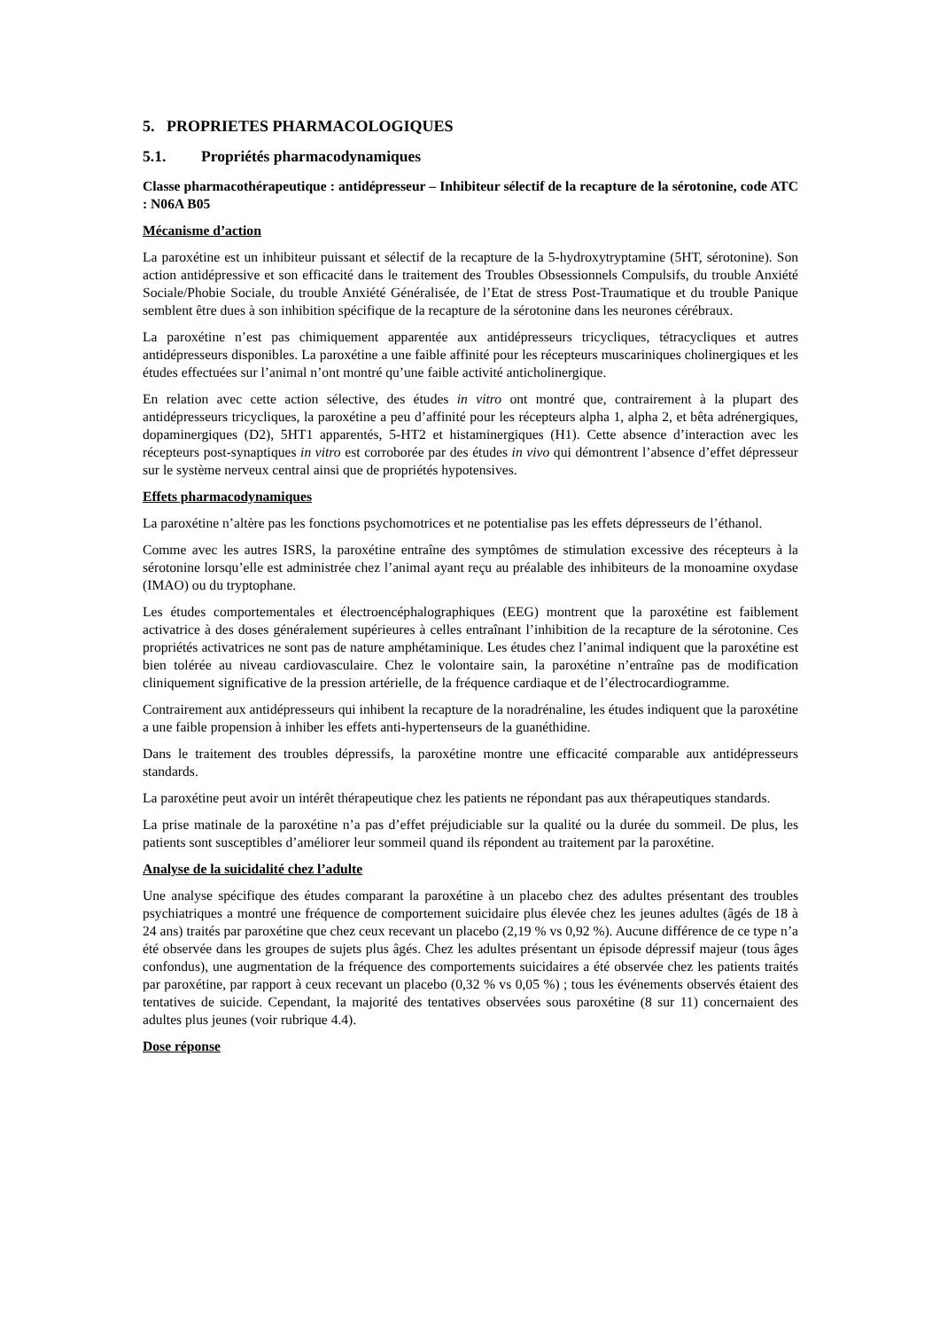5. PROPRIETES PHARMACOLOGIQUES
5.1. Propriétés pharmacodynamiques
Classe pharmacothérapeutique : antidépresseur – Inhibiteur sélectif de la recapture de la sérotonine, code ATC : N06A B05
Mécanisme d’action
La paroxétine est un inhibiteur puissant et sélectif de la recapture de la 5-hydroxytryptamine (5HT, sérotonine). Son action antidépressive et son efficacité dans le traitement des Troubles Obsessionnels Compulsifs, du trouble Anxiété Sociale/Phobie Sociale, du trouble Anxiété Généralisée, de l’Etat de stress Post-Traumatique et du trouble Panique semblent être dues à son inhibition spécifique de la recapture de la sérotonine dans les neurones cérébraux.
La paroxétine n’est pas chimiquement apparentée aux antidépresseurs tricycliques, tétracycliques et autres antidépresseurs disponibles. La paroxétine a une faible affinité pour les récepteurs muscariniques cholinergiques et les études effectuées sur l’animal n’ont montré qu’une faible activité anticholinergique.
En relation avec cette action sélective, des études in vitro ont montré que, contrairement à la plupart des antidépresseurs tricycliques, la paroxétine a peu d’affinité pour les récepteurs alpha 1, alpha 2, et bêta adrénergiques, dopaminergiques (D2), 5HT1 apparentés, 5-HT2 et histaminergiques (H1). Cette absence d’interaction avec les récepteurs post-synaptiques in vitro est corroborée par des études in vivo qui démontrent l’absence d’effet dépresseur sur le système nerveux central ainsi que de propriétés hypotensives.
Effets pharmacodynamiques
La paroxétine n’altère pas les fonctions psychomotrices et ne potentialise pas les effets dépresseurs de l’éthanol.
Comme avec les autres ISRS, la paroxétine entraîne des symptômes de stimulation excessive des récepteurs à la sérotonine lorsqu’elle est administrée chez l’animal ayant reçu au préalable des inhibiteurs de la monoamine oxydase (IMAO) ou du tryptophane.
Les études comportementales et électroencéphalographiques (EEG) montrent que la paroxétine est faiblement activatrice à des doses généralement supérieures à celles entraînant l’inhibition de la recapture de la sérotonine. Ces propriétés activatrices ne sont pas de nature amphétaminique. Les études chez l’animal indiquent que la paroxétine est bien tolérée au niveau cardiovasculaire. Chez le volontaire sain, la paroxétine n’entraîne pas de modification cliniquement significative de la pression artérielle, de la fréquence cardiaque et de l’électrocardiogramme.
Contrairement aux antidépresseurs qui inhibent la recapture de la noradrénaline, les études indiquent que la paroxétine a une faible propension à inhiber les effets anti-hypertenseurs de la guanéthidine.
Dans le traitement des troubles dépressifs, la paroxétine montre une efficacité comparable aux antidépresseurs standards.
La paroxétine peut avoir un intérêt thérapeutique chez les patients ne répondant pas aux thérapeutiques standards.
La prise matinale de la paroxétine n’a pas d’effet préjudiciable sur la qualité ou la durée du sommeil. De plus, les patients sont susceptibles d’améliorer leur sommeil quand ils répondent au traitement par la paroxétine.
Analyse de la suicidalité chez l’adulte
Une analyse spécifique des études comparant la paroxétine à un placebo chez des adultes présentant des troubles psychiatriques a montré une fréquence de comportement suicidaire plus élevée chez les jeunes adultes (âgés de 18 à 24 ans) traités par paroxétine que chez ceux recevant un placebo (2,19 % vs 0,92 %). Aucune différence de ce type n’a été observée dans les groupes de sujets plus âgés. Chez les adultes présentant un épisode dépressif majeur (tous âges confondus), une augmentation de la fréquence des comportements suicidaires a été observée chez les patients traités par paroxétine, par rapport à ceux recevant un placebo (0,32 % vs 0,05 %) ; tous les événements observés étaient des tentatives de suicide. Cependant, la majorité des tentatives observées sous paroxétine (8 sur 11) concernaient des adultes plus jeunes (voir rubrique 4.4).
Dose réponse